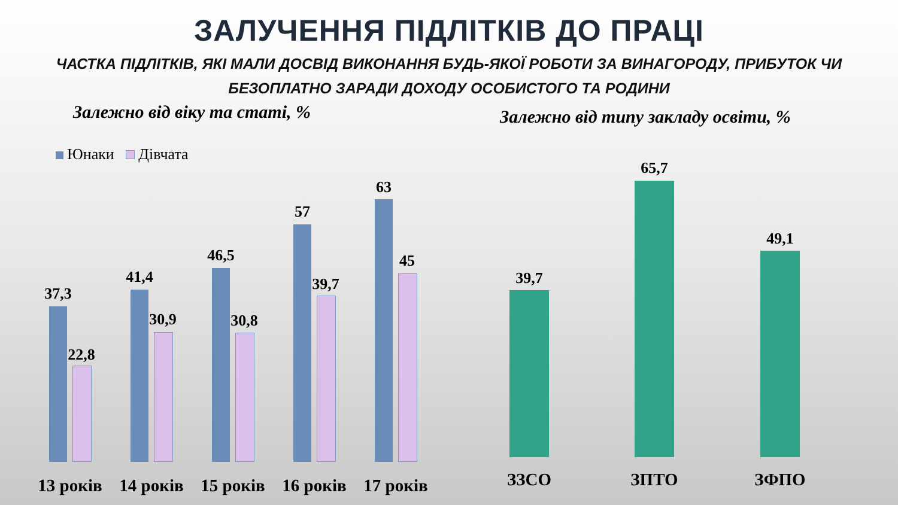ЗАЛУЧЕННЯ ПІДЛІТКІВ ДО ПРАЦІ
ЧАСТКА ПІДЛІТКІВ, ЯКІ МАЛИ ДОСВІД ВИКОНАННЯ БУДЬ-ЯКОЇ РОБОТИ ЗА ВИНАГОРОДУ, ПРИБУТОК ЧИ БЕЗОПЛАТНО ЗАРАДИ ДОХОДУ ОСОБИСТОГО ТА РОДИНИ
Залежно від віку та статі, %
Залежно від типу закладу освіти, %
Юнаки Дівчата
37,3
22,8
41,4
30,9
46,5
30,8
57
39,7
63
45
13 років 14 років 15 років 16 років 17 років
39,7
65,7
49,1
ЗЗСО ЗПТО ЗФПО